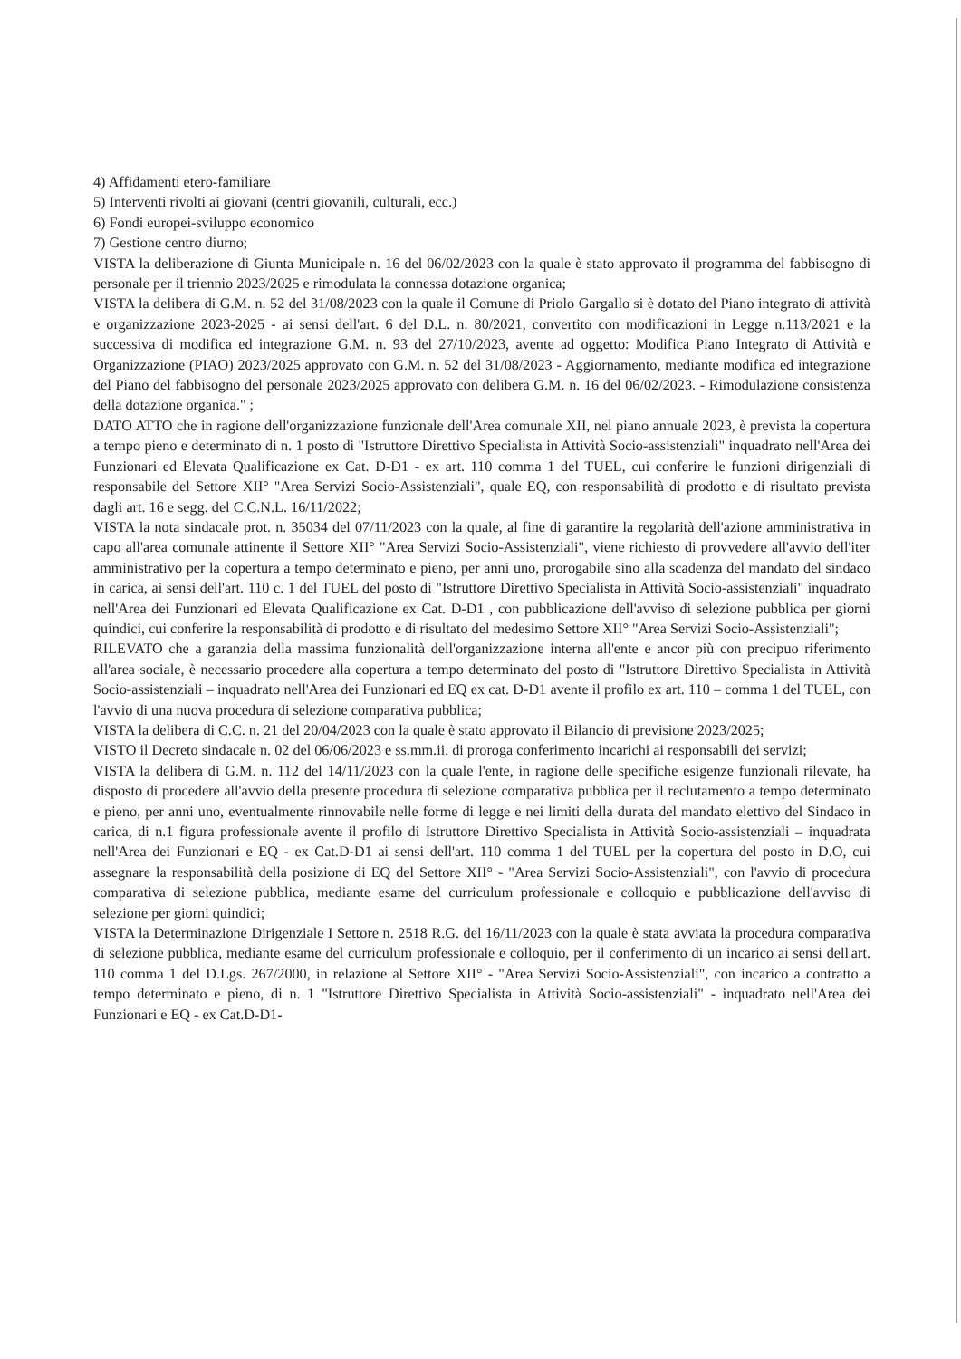4) Affidamenti etero-familiare
5) Interventi rivolti ai giovani (centri giovanili, culturali, ecc.)
6) Fondi europei-sviluppo economico
7) Gestione centro diurno;
VISTA la deliberazione di Giunta Municipale n. 16 del 06/02/2023 con la quale è stato approvato il programma del fabbisogno di personale per il triennio 2023/2025 e rimodulata la connessa dotazione organica;
VISTA la delibera di G.M. n. 52 del 31/08/2023 con la quale il Comune di Priolo Gargallo si è dotato del Piano integrato di attività e organizzazione 2023-2025 - ai sensi dell'art. 6 del D.L. n. 80/2021, convertito con modificazioni in Legge n.113/2021 e la successiva di modifica ed integrazione G.M. n. 93 del 27/10/2023, avente ad oggetto: Modifica Piano Integrato di Attività e Organizzazione (PIAO) 2023/2025 approvato con G.M. n. 52 del 31/08/2023 - Aggiornamento, mediante modifica ed integrazione del Piano del fabbisogno del personale 2023/2025 approvato con delibera G.M. n. 16 del 06/02/2023. - Rimodulazione consistenza della dotazione organica." ;
DATO ATTO che in ragione dell'organizzazione funzionale dell'Area comunale XII, nel piano annuale 2023, è prevista la copertura a tempo pieno e determinato di n. 1 posto di "Istruttore Direttivo Specialista in Attività Socio-assistenziali" inquadrato nell'Area dei Funzionari ed Elevata Qualificazione ex Cat. D-D1 - ex art. 110 comma 1 del TUEL, cui conferire le funzioni dirigenziali di responsabile del Settore XII° "Area Servizi Socio-Assistenziali", quale EQ, con responsabilità di prodotto e di risultato prevista dagli art. 16 e segg. del C.C.N.L. 16/11/2022;
VISTA la nota sindacale prot. n. 35034 del 07/11/2023 con la quale, al fine di garantire la regolarità dell'azione amministrativa in capo all'area comunale attinente il Settore XII° "Area Servizi Socio-Assistenziali", viene richiesto di provvedere all'avvio dell'iter amministrativo per la copertura a tempo determinato e pieno, per anni uno, prorogabile sino alla scadenza del mandato del sindaco in carica, ai sensi dell'art. 110 c. 1 del TUEL del posto di "Istruttore Direttivo Specialista in Attività Socio-assistenziali" inquadrato nell'Area dei Funzionari ed Elevata Qualificazione ex Cat. D-D1 , con pubblicazione dell'avviso di selezione pubblica per giorni quindici, cui conferire la responsabilità di prodotto e di risultato del medesimo Settore XII° "Area Servizi Socio-Assistenziali";
RILEVATO che a garanzia della massima funzionalità dell'organizzazione interna all'ente e ancor più con precipuo riferimento all'area sociale, è necessario procedere alla copertura a tempo determinato del posto di "Istruttore Direttivo Specialista in Attività Socio-assistenziali – inquadrato nell'Area dei Funzionari ed EQ ex cat. D-D1 avente il profilo ex art. 110 – comma 1 del TUEL, con l'avvio di una nuova procedura di selezione comparativa pubblica;
VISTA la delibera di C.C. n. 21 del 20/04/2023 con la quale è stato approvato il Bilancio di previsione 2023/2025;
VISTO il Decreto sindacale n. 02 del 06/06/2023 e ss.mm.ii. di proroga conferimento incarichi ai responsabili dei servizi;
VISTA la delibera di G.M. n. 112 del 14/11/2023 con la quale l'ente, in ragione delle specifiche esigenze funzionali rilevate, ha disposto di procedere all'avvio della presente procedura di selezione comparativa pubblica per il reclutamento a tempo determinato e pieno, per anni uno, eventualmente rinnovabile nelle forme di legge e nei limiti della durata del mandato elettivo del Sindaco in carica, di n.1 figura professionale avente il profilo di Istruttore Direttivo Specialista in Attività Socio-assistenziali – inquadrata nell'Area dei Funzionari e EQ - ex Cat.D-D1 ai sensi dell'art. 110 comma 1 del TUEL per la copertura del posto in D.O, cui assegnare la responsabilità della posizione di EQ del Settore XII° - "Area Servizi Socio-Assistenziali", con l'avvio di procedura comparativa di selezione pubblica, mediante esame del curriculum professionale e colloquio e pubblicazione dell'avviso di selezione per giorni quindici;
VISTA la Determinazione Dirigenziale I Settore n. 2518 R.G. del 16/11/2023 con la quale è stata avviata la procedura comparativa di selezione pubblica, mediante esame del curriculum professionale e colloquio, per il conferimento di un incarico ai sensi dell'art. 110 comma 1 del D.Lgs. 267/2000, in relazione al Settore XII° - "Area Servizi Socio-Assistenziali", con incarico a contratto a tempo determinato e pieno, di n. 1 "Istruttore Direttivo Specialista in Attività Socio-assistenziali" - inquadrato nell'Area dei Funzionari e EQ - ex Cat.D-D1-